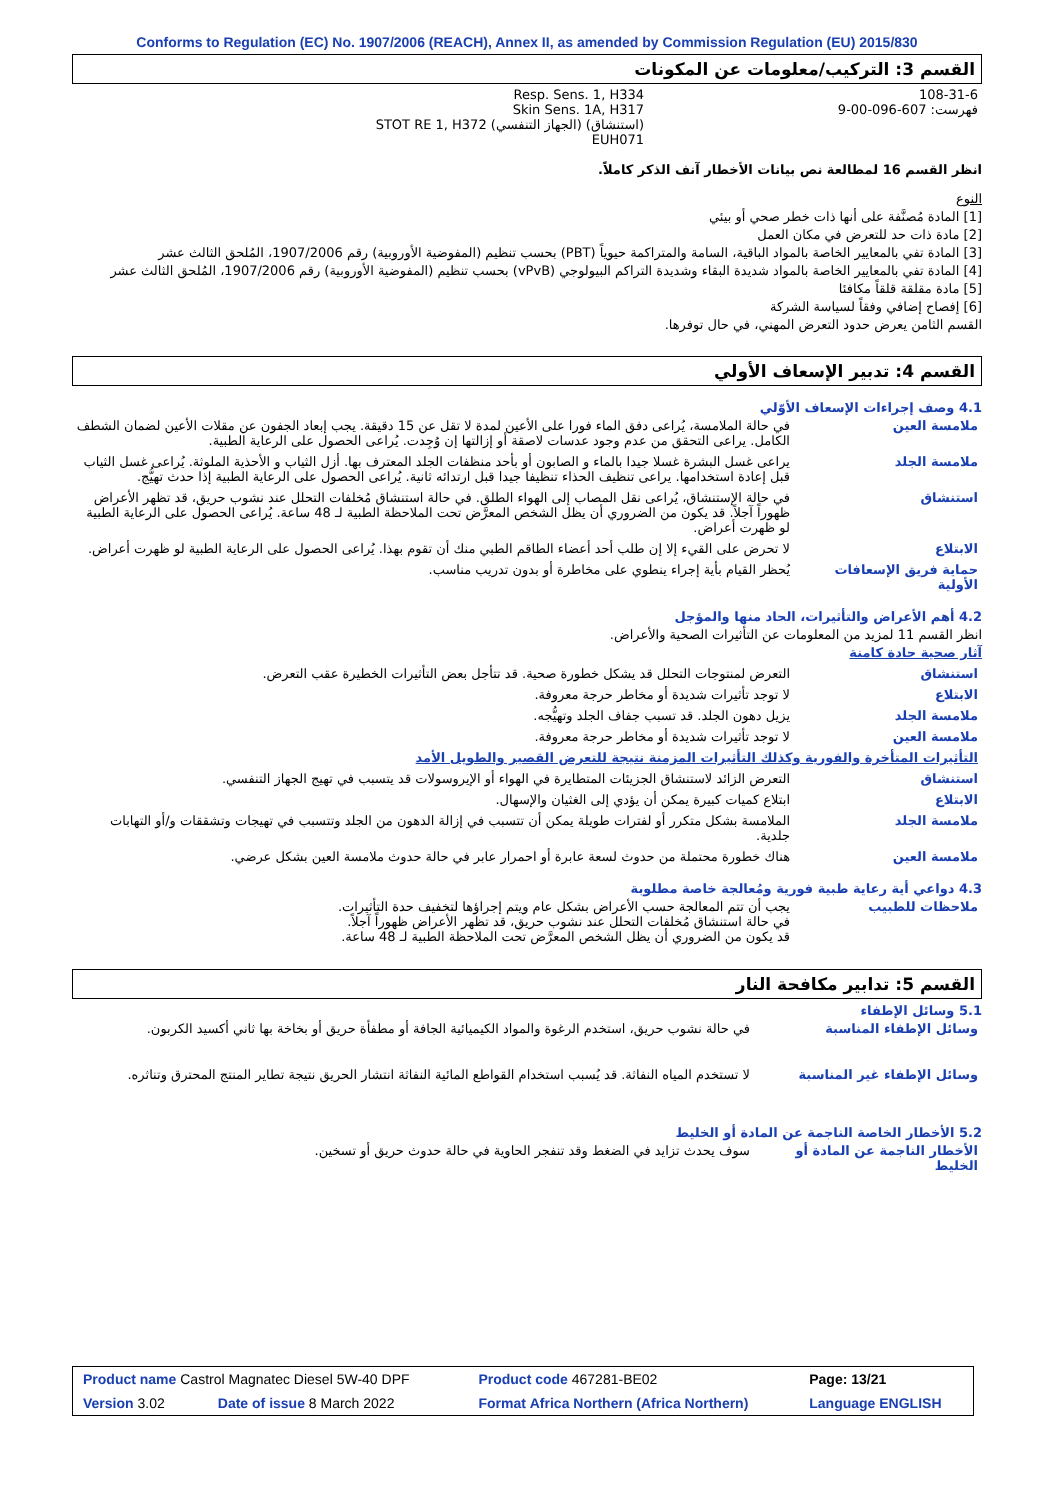Conforms to Regulation (EC) No. 1907/2006 (REACH), Annex II, as amended by Commission Regulation (EU) 2015/830
القسم 3: التركيب/معلومات عن المكونات
| | Resp. Sens. 1, H334 Skin Sens. 1A, H317 STOT RE 1, H372 (الجهاز التنفسي) (استنشاق) EUH071 | 108-31-6 فهرست: 607-096-00-9 |
انظر القسم 16 لمطالعة نص بيانات الأخطار آنف الذكر كاملاً.
النوع
[1] المادة مُصنَّفة على أنها ذات خطر صحي أو بيئي
[2] مادة ذات حد للتعرض في مكان العمل
[3] المادة تفي بالمعايير الخاصة بالمواد الباقية، السامة والمتراكمة حيوياً (PBT) بحسب تنظيم (المفوضية الأوروبية) رقم 1907/2006، المُلحق الثالث عشر
[4] المادة تفي بالمعايير الخاصة بالمواد شديدة البقاء وشديدة التراكم البيولوجي (vPvB) بحسب تنظيم (المفوضية الأوروبية) رقم 1907/2006، المُلحق الثالث عشر
[5] مادة مقلقة قلقاً مكافئا
[6] إفصاح إضافي وفقاً لسياسة الشركة
القسم الثامن يعرض حدود التعرض المهني، في حال توفرها.
القسم 4: تدبير الإسعاف الأولي
4.1 وصف إجراءات الإسعاف الأوّلي
| ملامسة العين | في حالة الملامسة، يُراعى دفق الماء فورا على الأعين لمدة لا تقل عن 15 دقيقة. يجب إبعاد الجفون عن مقلات الأعين لضمان الشطف الكامل. يراعى التحقق من عدم وجود عدسات لاصقة أو إزالتها إن وُجِدت. يُراعى الحصول على الرعاية الطبية. |
| ملامسة الجلد | يراعى غسل البشرة غسلا جيدا بالماء و الصابون أو بأحد منظفات الجلد المعترف بها. أزل الثياب و الأحذية الملوثة. يُراعى غسل الثياب قبل إعادة استخدامها. يراعى تنظيف الحذاء تنظيفا جيدا قبل ارتدائه ثانية. يُراعى الحصول على الرعاية الطبية إذا حدث تهيُّج. |
| استنشاق | في حالة الإستنشاق، يُراعى نقل المصاب إلى الهواء الطلق. في حالة استنشاق مُخلفات التحلل عند نشوب حريق، قد تظهر الأعراض ظهوراً آجلاً. قد يكون من الضروري أن يظل الشخص المعرَّض تحت الملاحظة الطبية لـ 48 ساعة. يُراعى الحصول على الرعاية الطبية لو ظهرت أعراض. |
| الابتلاع | لا تحرض على القيء إلا إن طلب أحد أعضاء الطاقم الطبي منك أن تقوم بهذا. يُراعى الحصول على الرعاية الطبية لو ظهرت أعراض. |
| حماية فريق الإسعافات الأولية | يُحظر القيام بأية إجراء ينطوي على مخاطرة أو بدون تدريب مناسب. |
4.2 أهم الأعراض والتأثيرات، الحاد منها والمؤجل
انظر القسم 11 لمزيد من المعلومات عن التأثيرات الصحية والأعراض.
آثار صحية حادة كامنة
| استنشاق | التعرض لمنتوجات التحلل قد يشكل خطورة صحية. قد تتأجل بعض التأثيرات الخطيرة عقب التعرض. |
| الابتلاع | لا توجد تأثيرات شديدة أو مخاطر حرجة معروفة. |
| ملامسة الجلد | يزيل دهون الجلد. قد تسبب جفاف الجلد وتهيُّجه. |
| ملامسة العين | لا توجد تأثيرات شديدة أو مخاطر حرجة معروفة. |
| التأثيرات المتأخرة والفورية وكذلك التأثيرات المزمنة نتيجة للتعرض القصير والطويل الأمد | |
| استنشاق | التعرض الزائد لاستنشاق الجزيئات المتطايرة في الهواء أو الإيروسولات قد يتسبب في تهيج الجهاز التنفسي. |
| الابتلاع | ابتلاع كميات كبيرة يمكن أن يؤدي إلى الغثيان والإسهال. |
| ملامسة الجلد | الملامسة بشكل متكرر أو لفترات طويلة يمكن أن تتسبب في إزالة الدهون من الجلد وتتسبب في تهيجات وتشققات و/أو التهابات جلدية. |
| ملامسة العين | هناك خطورة محتملة من حدوث لسعة عابرة أو احمرار عابر في حالة حدوث ملامسة العين بشكل عرضي. |
4.3 دواعي أية رعاية طبية فورية ومُعالجة خاصة مطلوبة
| ملاحظات للطبيب | يجب أن تتم المعالجة حسب الأعراض بشكل عام ويتم إجراؤها لتخفيف حدة التأثيرات. في حالة استنشاق مُخلفات التحلل عند نشوب حريق، قد تظهر الأعراض ظهوراً آجلاً. قد يكون من الضروري أن يظل الشخص المعرَّض تحت الملاحظة الطبية لـ 48 ساعة. |
القسم 5: تدابير مكافحة النار
5.1 وسائل الإطفاء
| وسائل الإطفاء المناسبة | في حالة نشوب حريق، استخدم الرغوة والمواد الكيميائية الجافة أو مطفأة حريق أو بخاخة بها ثاني أكسيد الكربون. |
| وسائل الإطفاء غير المناسبة | لا تستخدم المياه النفاثة. قد يُسبب استخدام القواطع المائية النفاثة انتشار الحريق نتيجة تطاير المنتج المحترق وتناثره. |
5.2 الأخطار الخاصة الناجمة عن المادة أو الخليط
| الأخطار الناجمة عن المادة أو الخليط | سوف يحدث تزايد في الضغط وقد تنفجر الحاوية في حالة حدوث حريق أو تسخين. |
| Product name Castrol Magnatec Diesel 5W-40 DPF | | Product code 467281-BE02 | | Page: 13/21 |
| Version 3.02 | Date of issue 8 March 2022 | Format Africa Northern (Africa Northern) | Language ENGLISH | |